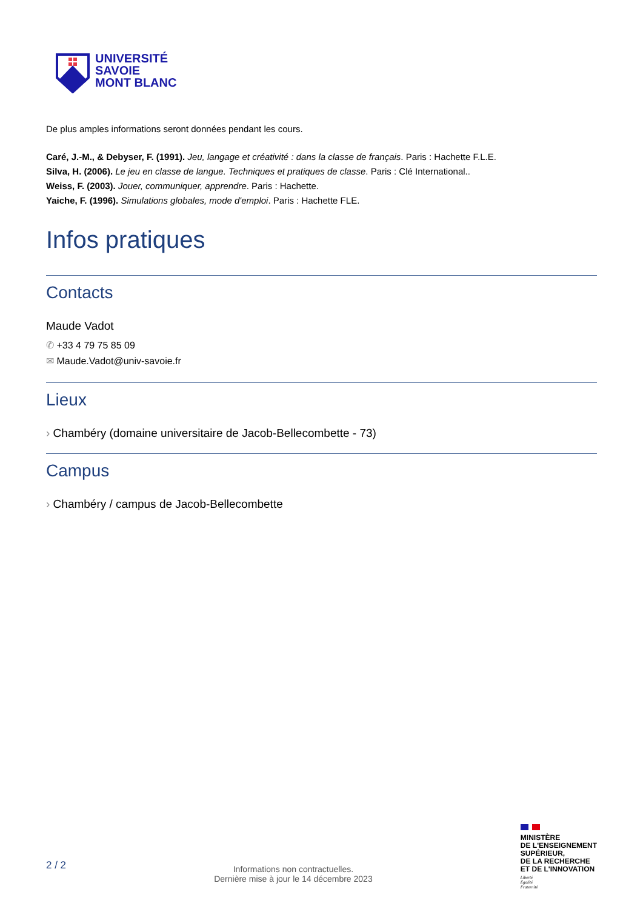UNIVERSITÉ
SAVOIE
MONT BLANC
De plus amples informations seront données pendant les cours.
Caré, J.-M., & Debyser, F. (1991). Jeu, langage et créativité : dans la classe de français. Paris : Hachette F.L.E.
Silva, H. (2006). Le jeu en classe de langue. Techniques et pratiques de classe. Paris : Clé International..
Weiss, F. (2003). Jouer, communiquer, apprendre. Paris : Hachette.
Yaiche, F. (1996). Simulations globales, mode d'emploi. Paris : Hachette FLE.
Infos pratiques
Contacts
Maude Vadot
✆ +33 4 79 75 85 09
✉ Maude.Vadot@univ-savoie.fr
Lieux
› Chambéry (domaine universitaire de Jacob-Bellecombette - 73)
Campus
› Chambéry / campus de Jacob-Bellecombette
2 / 2
Informations non contractuelles.
Dernière mise à jour le 14 décembre 2023
MINISTÈRE
DE L'ENSEIGNEMENT
SUPÉRIEUR,
DE LA RECHERCHE
ET DE L'INNOVATION
Liberté
Égalité
Fraternité